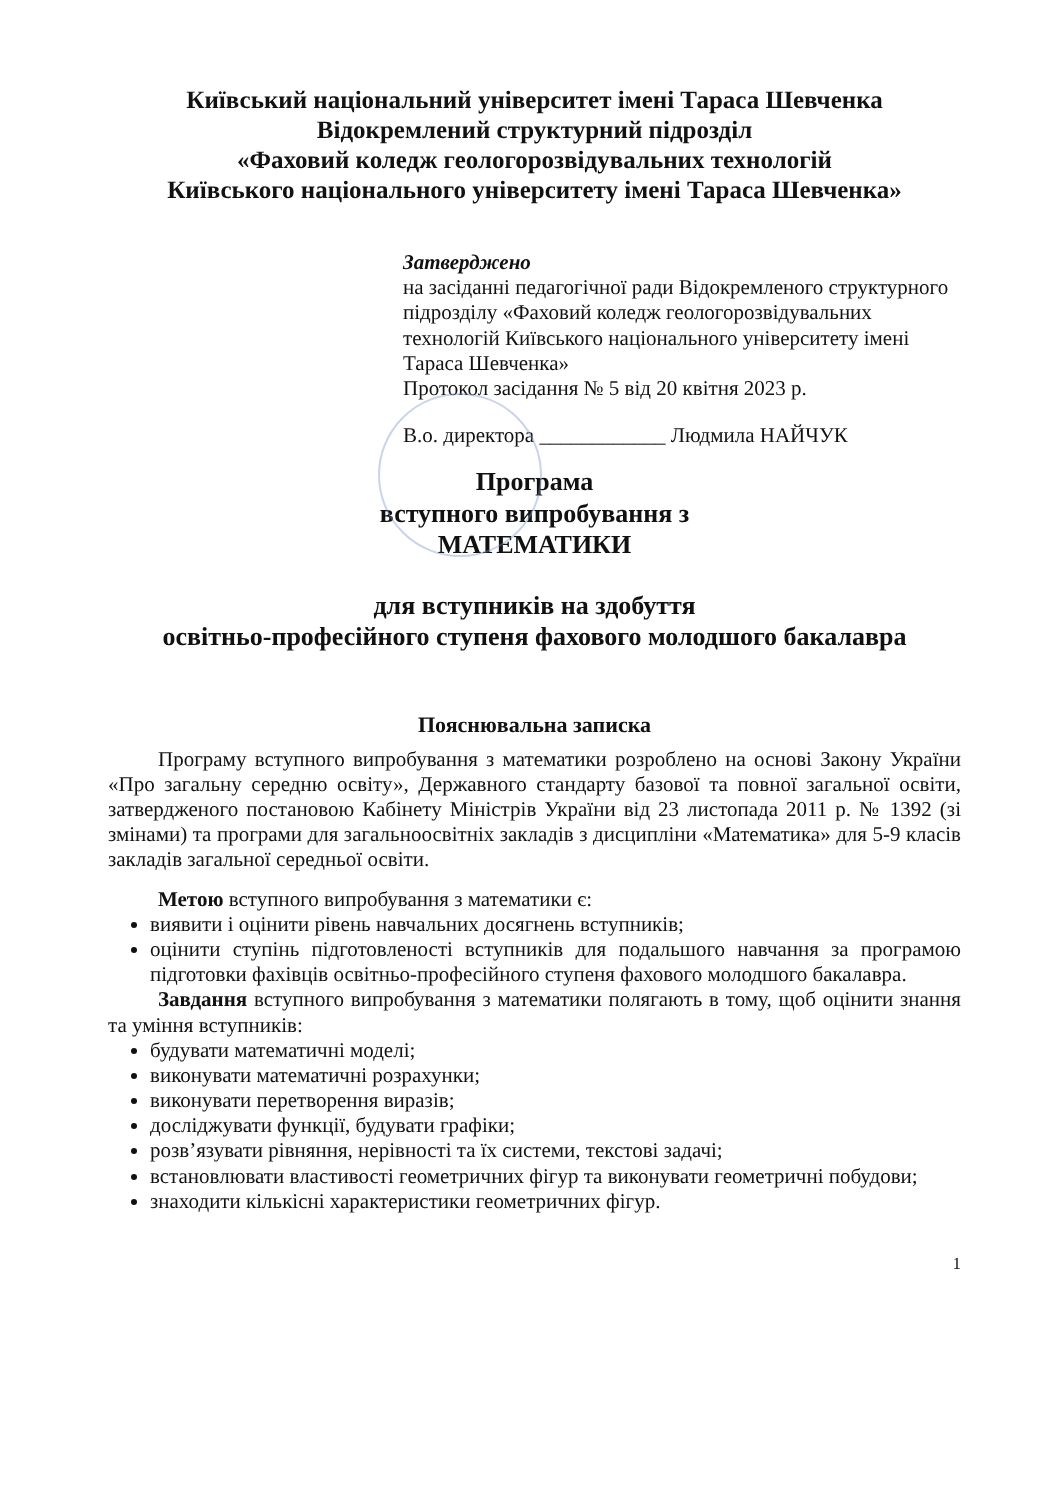Київський національний університет імені Тараса Шевченка
Відокремлений структурний підрозділ
«Фаховий коледж геологорозвідувальних технологій
Київського національного університету імені Тараса Шевченка»
Затверджено
на засіданні педагогічної ради Відокремленого структурного підрозділу «Фаховий коледж геологорозвідувальних технологій Київського національного університету імені Тараса Шевченка»
Протокол засідання № 5 від 20 квітня 2023 р.
В.о. директора ____________ Людмила НАЙЧУК
Програма
вступного випробування з
МАТЕМАТИКИ
для вступників на здобуття
освітньо-професійного ступеня фахового молодшого бакалавра
Пояснювальна записка
Програму вступного випробування з математики розроблено на основі Закону України «Про загальну середню освіту», Державного стандарту базової та повної загальної освіти, затвердженого постановою Кабінету Міністрів України від 23 листопада 2011 р. № 1392 (зі змінами) та програми для загальноосвітніх закладів з дисципліни «Математика» для 5-9 класів закладів загальної середньої освіти.
Метою вступного випробування з математики є:
виявити і оцінити рівень навчальних досягнень вступників;
оцінити ступінь підготовленості вступників для подальшого навчання за програмою підготовки фахівців освітньо-професійного ступеня фахового молодшого бакалавра.
Завдання вступного випробування з математики полягають в тому, щоб оцінити знання та уміння вступників:
будувати математичні моделі;
виконувати математичні розрахунки;
виконувати перетворення виразів;
досліджувати функції, будувати графіки;
розв’язувати рівняння, нерівності та їх системи, текстові задачі;
встановлювати властивості геометричних фігур та виконувати геометричні побудови;
знаходити кількісні характеристики геометричних фігур.
1